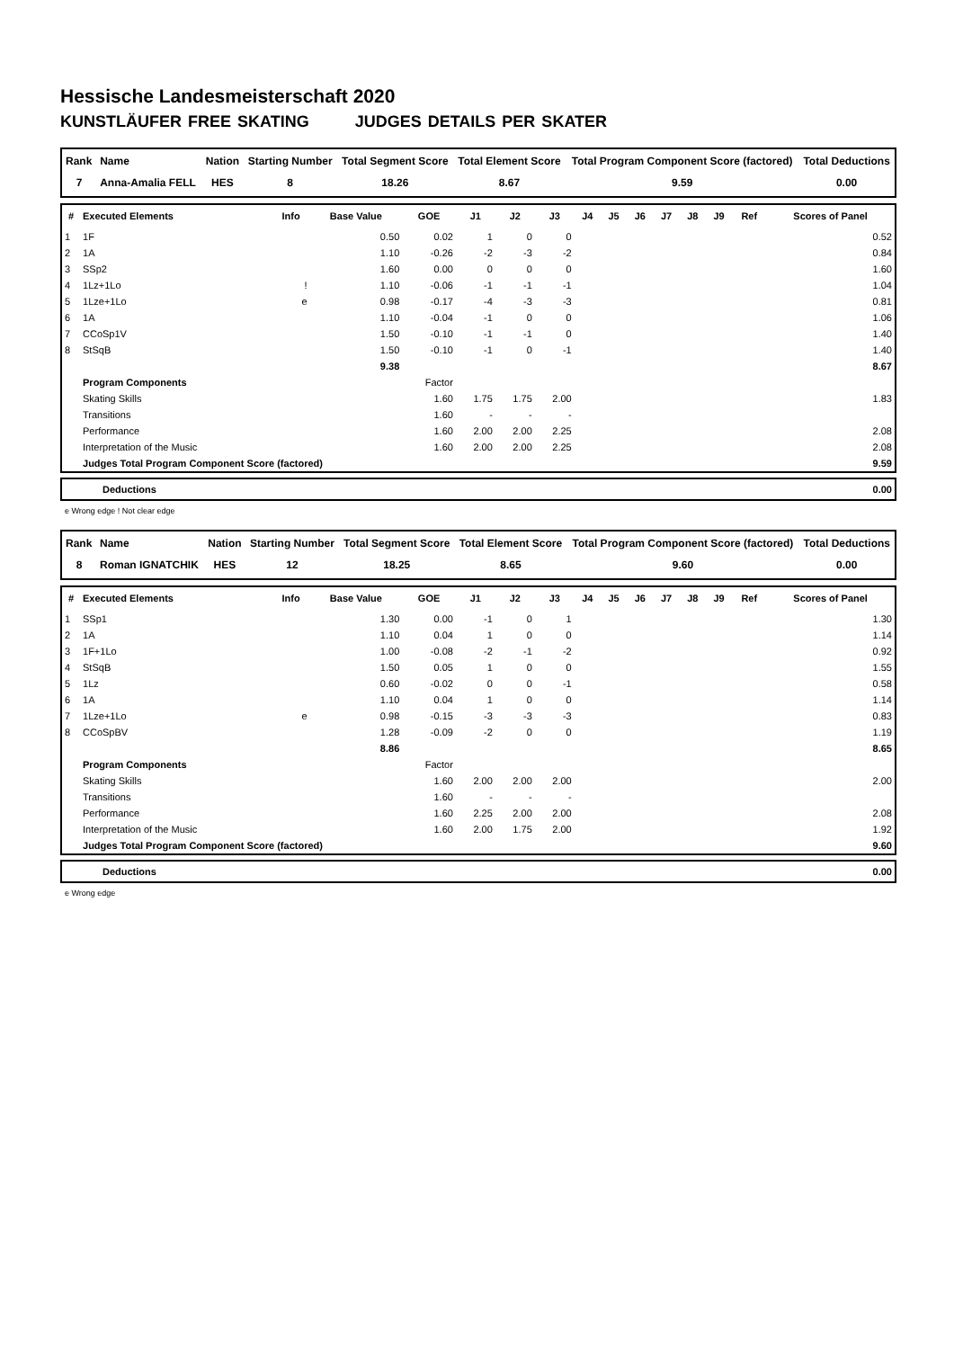Hessische Landesmeisterschaft 2020
KUNSTLÄUFER FREE SKATING JUDGES DETAILS PER SKATER
| Rank | Name | Nation | Starting Number | Total Segment Score | Total Element Score | Total Program Component Score (factored) | Total Deductions |
| --- | --- | --- | --- | --- | --- | --- | --- |
| 7 | Anna-Amalia FELL | HES | 8 | 18.26 | 8.67 | 9.59 | 0.00 |
| # | Executed Elements | Info | Base Value | GOE | J1 | J2 | J3 | J4 | J5 | J6 | J7 | J8 | J9 | Ref | Scores of Panel |
| --- | --- | --- | --- | --- | --- | --- | --- | --- | --- | --- | --- | --- | --- | --- | --- |
| 1 | 1F | | 0.50 | 0.02 | 1 | 0 | 0 | | | | | | | | 0.52 |
| 2 | 1A | | 1.10 | -0.26 | -2 | -3 | -2 | | | | | | | | 0.84 |
| 3 | SSp2 | | 1.60 | 0.00 | 0 | 0 | 0 | | | | | | | | 1.60 |
| 4 | 1Lz+1Lo | ! | 1.10 | -0.06 | -1 | -1 | -1 | | | | | | | | 1.04 |
| 5 | 1Lze+1Lo | e | 0.98 | -0.17 | -4 | -3 | -3 | | | | | | | | 0.81 |
| 6 | 1A | | 1.10 | -0.04 | -1 | 0 | 0 | | | | | | | | 1.06 |
| 7 | CCoSp1V | | 1.50 | -0.10 | -1 | -1 | 0 | | | | | | | | 1.40 |
| 8 | StSqB | | 1.50 | -0.10 | -1 | 0 | -1 | | | | | | | | 1.40 |
| | | | 9.38 | | | | | | | | | | | | 8.67 |
| | Program Components | | | Factor | | | | | | | | | | | |
| | Skating Skills | | | 1.60 | 1.75 | 1.75 | 2.00 | | | | | | | | 1.83 |
| | Transitions | | | 1.60 | - | - | - | | | | | | | | |
| | Performance | | | 1.60 | 2.00 | 2.00 | 2.25 | | | | | | | | 2.08 |
| | Interpretation of the Music | | | 1.60 | 2.00 | 2.00 | 2.25 | | | | | | | | 2.08 |
| | Judges Total Program Component Score (factored) | | | | | | | | | | | | | | 9.59 |
| | Deductions | 0.00 |
e Wrong edge ! Not clear edge
| Rank | Name | Nation | Starting Number | Total Segment Score | Total Element Score | Total Program Component Score (factored) | Total Deductions |
| --- | --- | --- | --- | --- | --- | --- | --- |
| 8 | Roman IGNATCHIK | HES | 12 | 18.25 | 8.65 | 9.60 | 0.00 |
| # | Executed Elements | Info | Base Value | GOE | J1 | J2 | J3 | J4 | J5 | J6 | J7 | J8 | J9 | Ref | Scores of Panel |
| --- | --- | --- | --- | --- | --- | --- | --- | --- | --- | --- | --- | --- | --- | --- | --- |
| 1 | SSp1 | | 1.30 | 0.00 | -1 | 0 | 1 | | | | | | | | 1.30 |
| 2 | 1A | | 1.10 | 0.04 | 1 | 0 | 0 | | | | | | | | 1.14 |
| 3 | 1F+1Lo | | 1.00 | -0.08 | -2 | -1 | -2 | | | | | | | | 0.92 |
| 4 | StSqB | | 1.50 | 0.05 | 1 | 0 | 0 | | | | | | | | 1.55 |
| 5 | 1Lz | | 0.60 | -0.02 | 0 | 0 | -1 | | | | | | | | 0.58 |
| 6 | 1A | | 1.10 | 0.04 | 1 | 0 | 0 | | | | | | | | 1.14 |
| 7 | 1Lze+1Lo | e | 0.98 | -0.15 | -3 | -3 | -3 | | | | | | | | 0.83 |
| 8 | CCoSpBV | | 1.28 | -0.09 | -2 | 0 | 0 | | | | | | | | 1.19 |
| | | | 8.86 | | | | | | | | | | | | 8.65 |
| | Program Components | | | Factor | | | | | | | | | | | |
| | Skating Skills | | | 1.60 | 2.00 | 2.00 | 2.00 | | | | | | | | 2.00 |
| | Transitions | | | 1.60 | - | - | - | | | | | | | | |
| | Performance | | | 1.60 | 2.25 | 2.00 | 2.00 | | | | | | | | 2.08 |
| | Interpretation of the Music | | | 1.60 | 2.00 | 1.75 | 2.00 | | | | | | | | 1.92 |
| | Judges Total Program Component Score (factored) | | | | | | | | | | | | | | 9.60 |
| | Deductions | 0.00 |
e Wrong edge